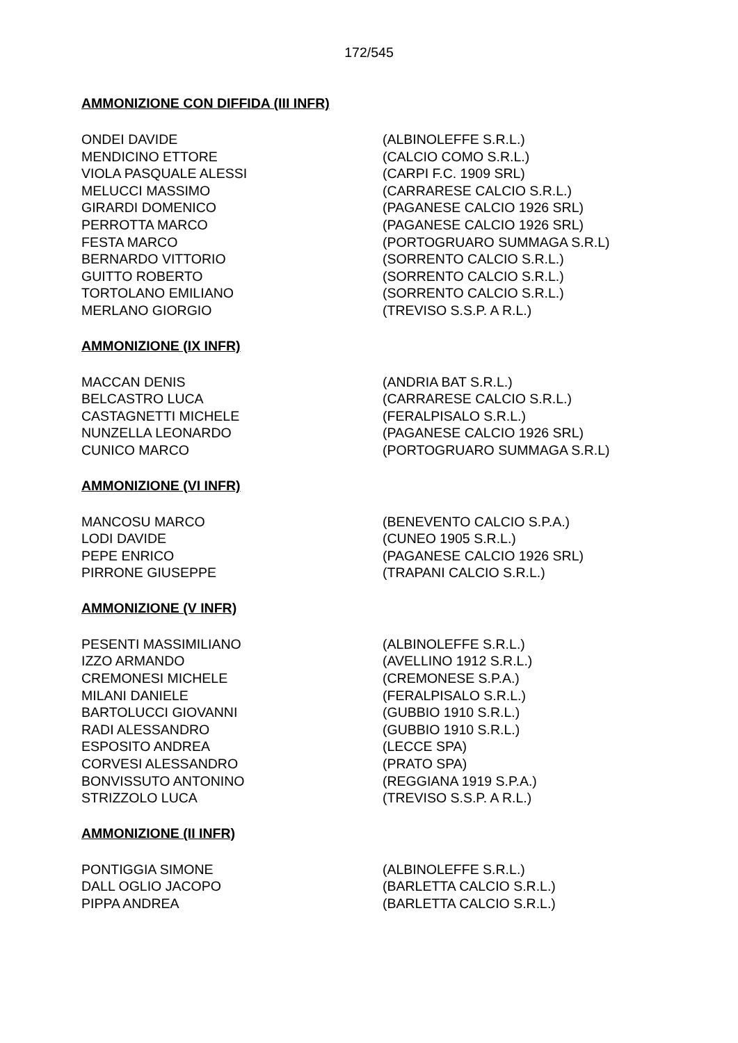172/545
AMMONIZIONE CON DIFFIDA (III INFR)
| ONDEI DAVIDE | (ALBINOLEFFE S.R.L.) |
| MENDICINO ETTORE | (CALCIO COMO S.R.L.) |
| VIOLA PASQUALE ALESSI | (CARPI F.C. 1909 SRL) |
| MELUCCI MASSIMO | (CARRARESE CALCIO S.R.L.) |
| GIRARDI DOMENICO | (PAGANESE CALCIO 1926 SRL) |
| PERROTTA MARCO | (PAGANESE CALCIO 1926 SRL) |
| FESTA MARCO | (PORTOGRUARO SUMMAGA S.R.L) |
| BERNARDO VITTORIO | (SORRENTO CALCIO S.R.L.) |
| GUITTO ROBERTO | (SORRENTO CALCIO S.R.L.) |
| TORTOLANO EMILIANO | (SORRENTO CALCIO S.R.L.) |
| MERLANO GIORGIO | (TREVISO S.S.P. A R.L.) |
AMMONIZIONE (IX INFR)
| MACCAN DENIS | (ANDRIA BAT S.R.L.) |
| BELCASTRO LUCA | (CARRARESE CALCIO S.R.L.) |
| CASTAGNETTI MICHELE | (FERALPISALO S.R.L.) |
| NUNZELLA LEONARDO | (PAGANESE CALCIO 1926 SRL) |
| CUNICO MARCO | (PORTOGRUARO SUMMAGA S.R.L) |
AMMONIZIONE (VI INFR)
| MANCOSU MARCO | (BENEVENTO CALCIO S.P.A.) |
| LODI DAVIDE | (CUNEO 1905 S.R.L.) |
| PEPE ENRICO | (PAGANESE CALCIO 1926 SRL) |
| PIRRONE GIUSEPPE | (TRAPANI CALCIO S.R.L.) |
AMMONIZIONE (V INFR)
| PESENTI MASSIMILIANO | (ALBINOLEFFE S.R.L.) |
| IZZO ARMANDO | (AVELLINO 1912 S.R.L.) |
| CREMONESI MICHELE | (CREMONESE S.P.A.) |
| MILANI DANIELE | (FERALPISALO S.R.L.) |
| BARTOLUCCI GIOVANNI | (GUBBIO 1910 S.R.L.) |
| RADI ALESSANDRO | (GUBBIO 1910 S.R.L.) |
| ESPOSITO ANDREA | (LECCE SPA) |
| CORVESI ALESSANDRO | (PRATO SPA) |
| BONVISSUTO ANTONINO | (REGGIANA 1919 S.P.A.) |
| STRIZZOLO LUCA | (TREVISO S.S.P. A R.L.) |
AMMONIZIONE (II INFR)
| PONTIGGIA SIMONE | (ALBINOLEFFE S.R.L.) |
| DALL OGLIO JACOPO | (BARLETTA CALCIO S.R.L.) |
| PIPPA ANDREA | (BARLETTA CALCIO S.R.L.) |